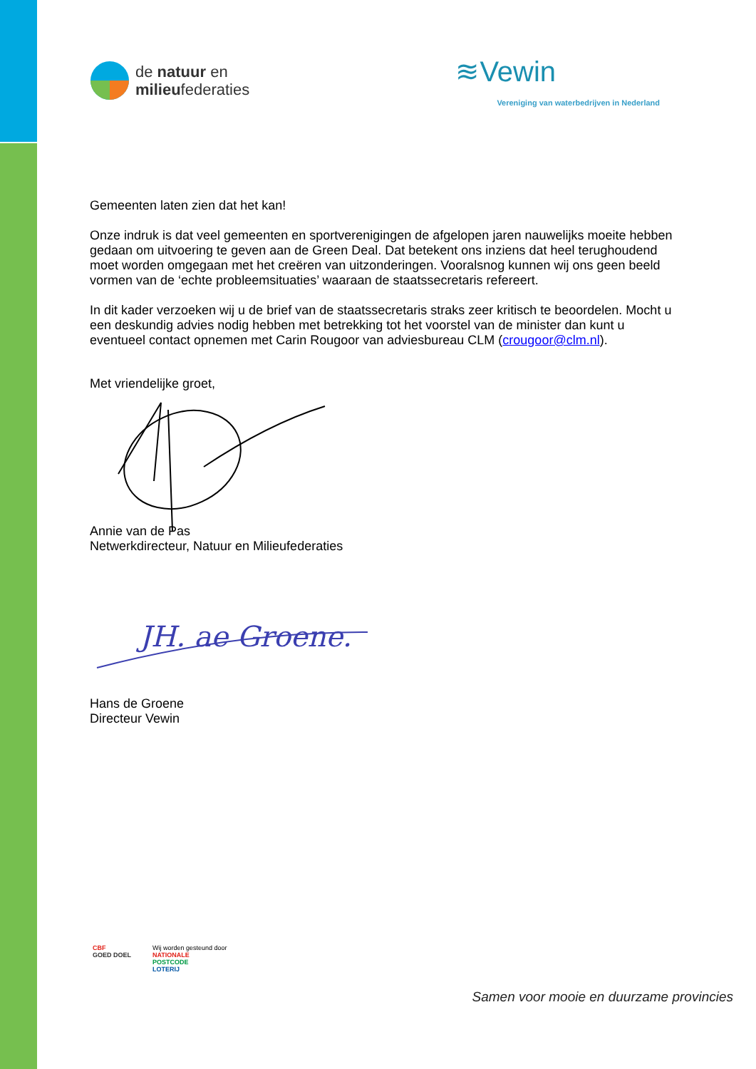de natuur en
milieufederaties
≋Vewin
Vereniging van waterbedrijven in Nederland
Gemeenten laten zien dat het kan!
Onze indruk is dat veel gemeenten en sportverenigingen de afgelopen jaren nauwelijks moeite hebben gedaan om uitvoering te geven aan de Green Deal. Dat betekent ons inziens dat heel terughoudend moet worden omgegaan met het creëren van uitzonderingen. Vooralsnog kunnen wij ons geen beeld vormen van de ‘echte probleemsituaties’ waaraan de staatssecretaris refereert.
In dit kader verzoeken wij u de brief van de staatssecretaris straks zeer kritisch te beoordelen. Mocht u een deskundig advies nodig hebben met betrekking tot het voorstel van de minister dan kunt u eventueel contact opnemen met Carin Rougoor van adviesbureau CLM (crougoor@clm.nl).
Met vriendelijke groet,
Annie van de Pas
Netwerkdirecteur, Natuur en Milieufederaties
JH. ae Groene.
Hans de Groene
Directeur Vewin
CBF
GOED DOEL
Wij worden gesteund door
NATIONALE
POSTCODE
LOTERIJ
Samen voor mooie en duurzame provincies